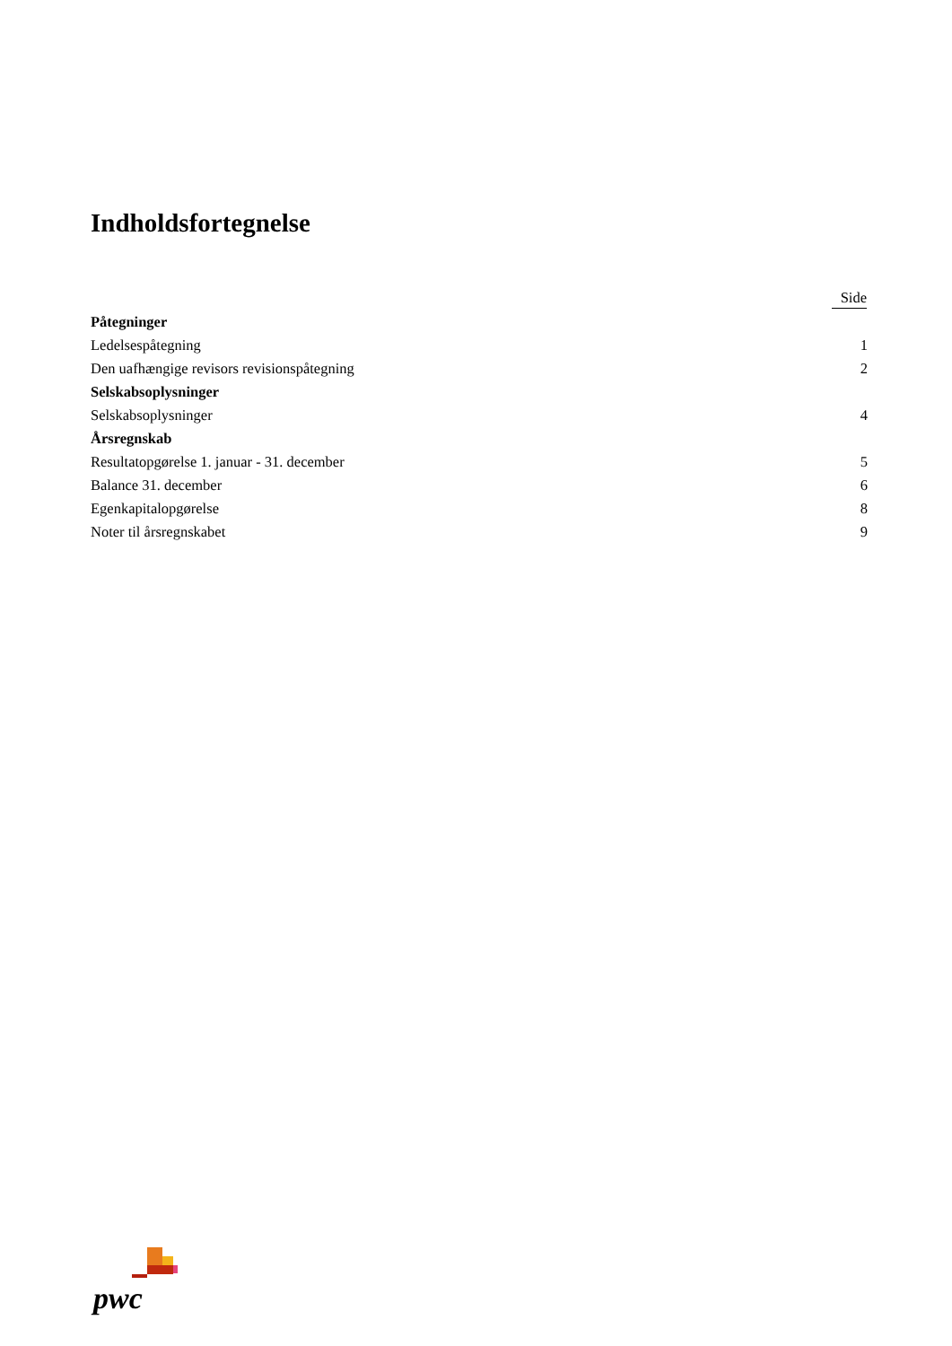Indholdsfortegnelse
| | Side |
| Påtegninger | |
| Ledelsespåtegning | 1 |
| Den uafhængige revisors revisionspåtegning | 2 |
| Selskabsoplysninger | |
| Selskabsoplysninger | 4 |
| Årsregnskab | |
| Resultatopgørelse 1. januar - 31. december | 5 |
| Balance 31. december | 6 |
| Egenkapitalopgørelse | 8 |
| Noter til årsregnskabet | 9 |
pwc